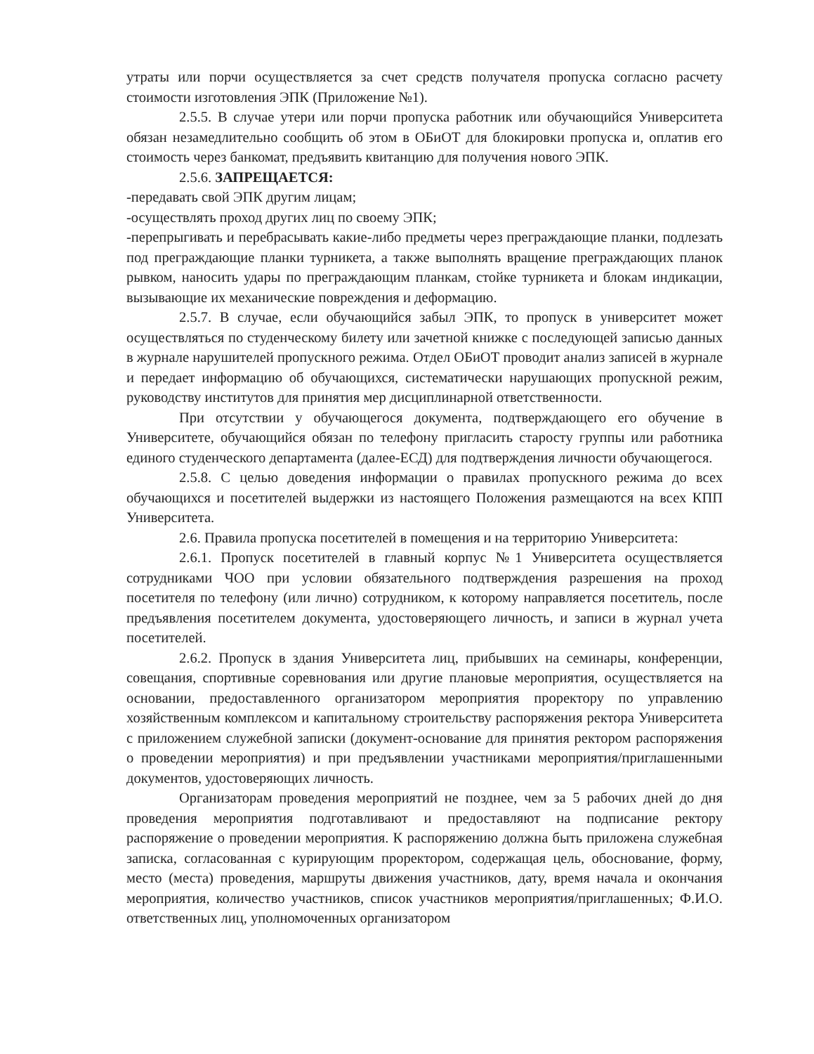утраты или порчи осуществляется за счет средств получателя пропуска согласно расчету стоимости изготовления ЭПК (Приложение №1).
2.5.5. В случае утери или порчи пропуска работник или обучающийся Университета обязан незамедлительно сообщить об этом в ОБиОТ для блокировки пропуска и, оплатив его стоимость через банкомат, предъявить квитанцию для получения нового ЭПК.
2.5.6. ЗАПРЕЩАЕТСЯ:
-передавать свой ЭПК другим лицам;
-осуществлять проход других лиц по своему ЭПК;
-перепрыгивать и перебрасывать какие-либо предметы через преграждающие планки, подлезать под преграждающие планки турникета, а также выполнять вращение преграждающих планок рывком, наносить удары по преграждающим планкам, стойке турникета и блокам индикации, вызывающие их механические повреждения и деформацию.
2.5.7. В случае, если обучающийся забыл ЭПК, то пропуск в университет может осуществляться по студенческому билету или зачетной книжке с последующей записью данных в журнале нарушителей пропускного режима. Отдел ОБиОТ проводит анализ записей в журнале и передает информацию об обучающихся, систематически нарушающих пропускной режим, руководству институтов для принятия мер дисциплинарной ответственности.
При отсутствии у обучающегося документа, подтверждающего его обучение в Университете, обучающийся обязан по телефону пригласить старосту группы или работника единого студенческого департамента (далее-ЕСД) для подтверждения личности обучающегося.
2.5.8. С целью доведения информации о правилах пропускного режима до всех обучающихся и посетителей выдержки из настоящего Положения размещаются на всех КПП Университета.
2.6. Правила пропуска посетителей в помещения и на территорию Университета:
2.6.1. Пропуск посетителей в главный корпус №1 Университета осуществляется сотрудниками ЧОО при условии обязательного подтверждения разрешения на проход посетителя по телефону (или лично) сотрудником, к которому направляется посетитель, после предъявления посетителем документа, удостоверяющего личность, и записи в журнал учета посетителей.
2.6.2. Пропуск в здания Университета лиц, прибывших на семинары, конференции, совещания, спортивные соревнования или другие плановые мероприятия, осуществляется на основании, предоставленного организатором мероприятия проректору по управлению хозяйственным комплексом и капитальному строительству распоряжения ректора Университета с приложением служебной записки (документ-основание для принятия ректором распоряжения о проведении мероприятия) и при предъявлении участниками мероприятия/приглашенными документов, удостоверяющих личность.
Организаторам проведения мероприятий не позднее, чем за 5 рабочих дней до дня проведения мероприятия подготавливают и предоставляют на подписание ректору распоряжение о проведении мероприятия. К распоряжению должна быть приложена служебная записка, согласованная с курирующим проректором, содержащая цель, обоснование, форму, место (места) проведения, маршруты движения участников, дату, время начала и окончания мероприятия, количество участников, список участников мероприятия/приглашенных; Ф.И.О. ответственных лиц, уполномоченных организатором